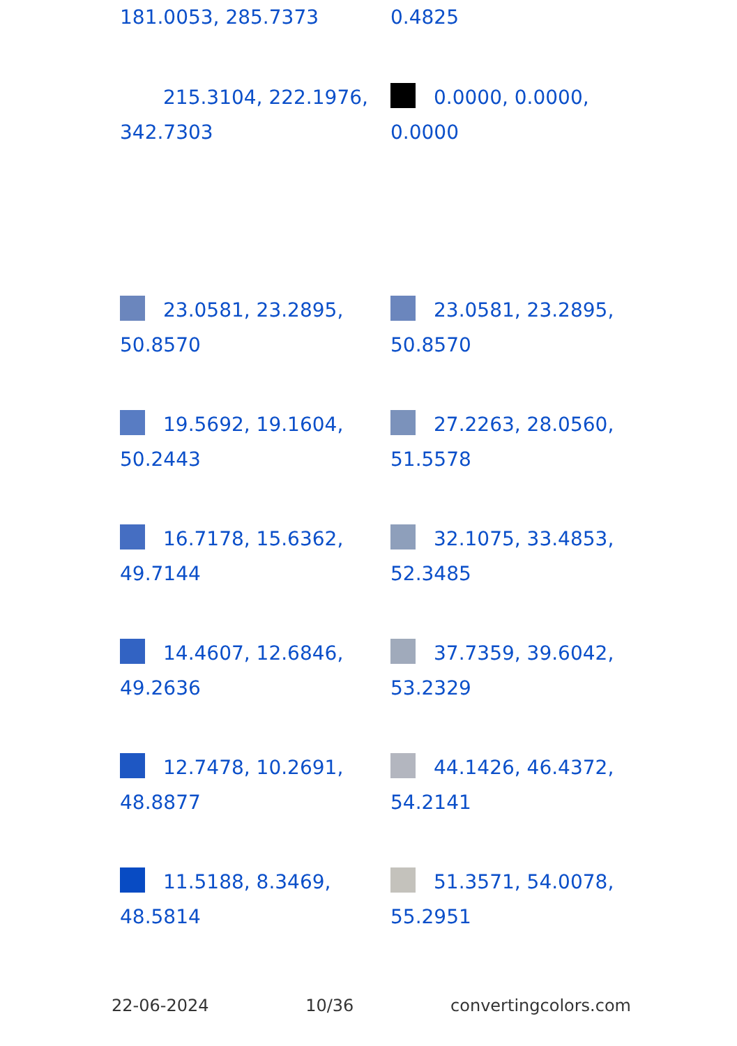181.0053, 285.7373 0.4825
215.3104, 222.1976, 342.7303
0.0000, 0.0000, 0.0000
23.0581, 23.2895, 50.8570
23.0581, 23.2895, 50.8570
19.5692, 19.1604, 50.2443
27.2263, 28.0560, 51.5578
16.7178, 15.6362, 49.7144
32.1075, 33.4853, 52.3485
14.4607, 12.6846, 49.2636
37.7359, 39.6042, 53.2329
12.7478, 10.2691, 48.8877
44.1426, 46.4372, 54.2141
11.5188, 8.3469, 48.5814
51.3571, 54.0078, 55.2951
22-06-2024 10/36 convertingcolors.com